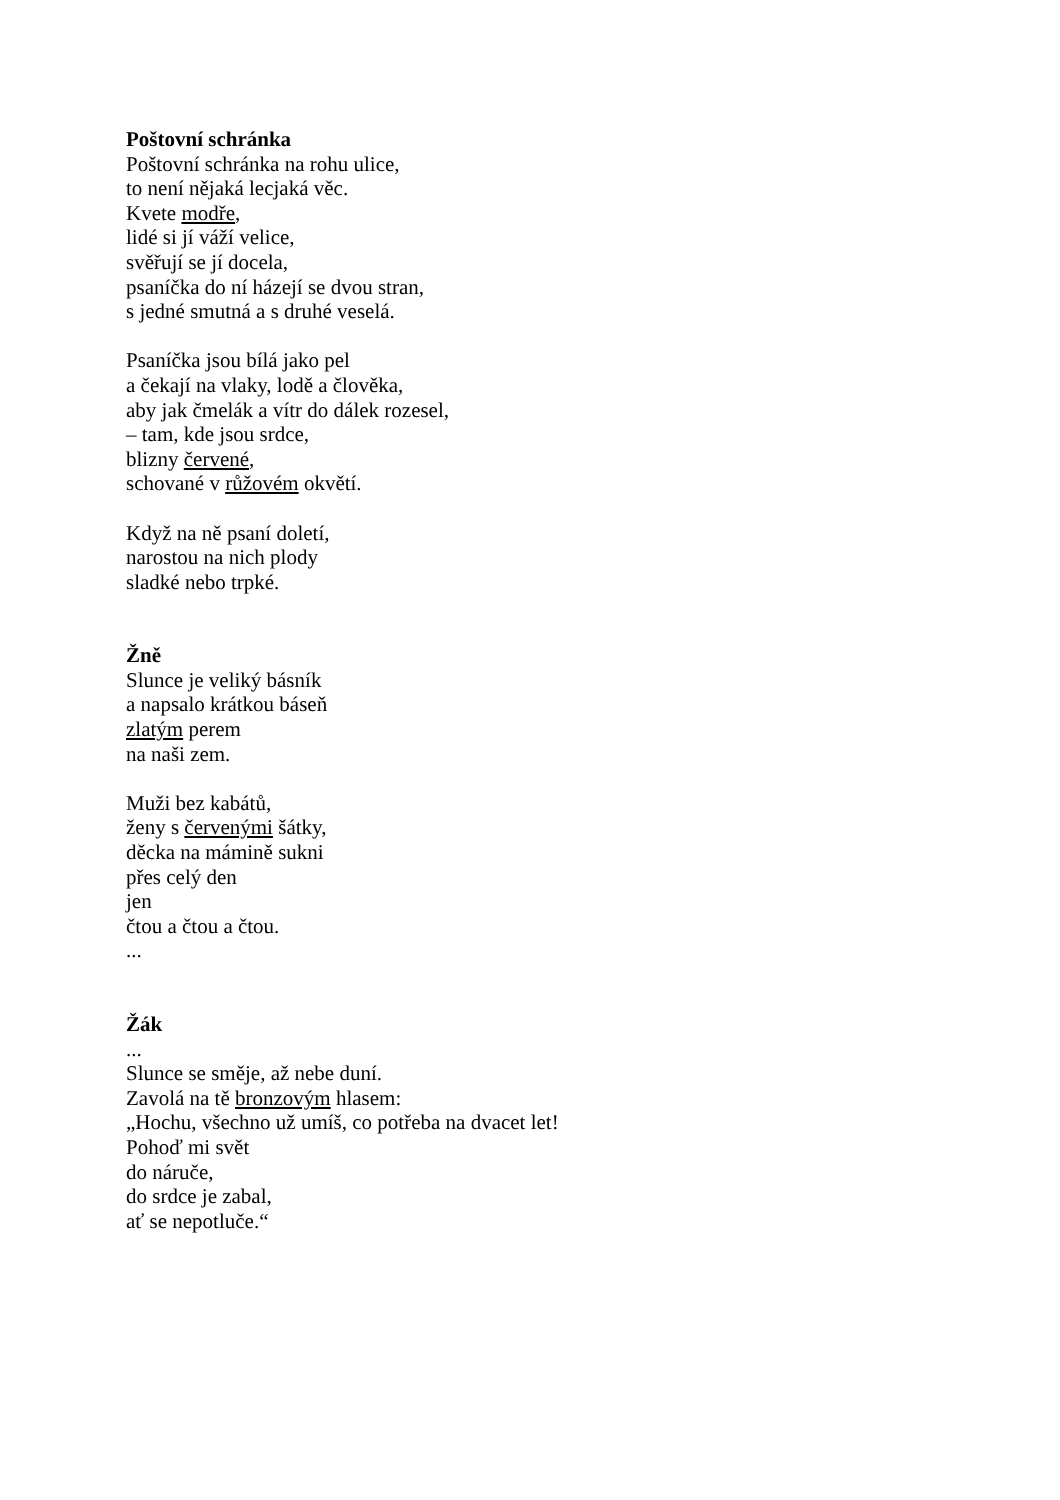Poštovní schránka
Poštovní schránka na rohu ulice,
to není nějaká lecjaká věc.
Kvete modře,
lidé si jí váží velice,
svěřují se jí docela,
psaníčka do ní házejí se dvou stran,
s jedné smutná a s druhé veselá.
Psaníčka jsou bílá jako pel
a čekají na vlaky, lodě a člověka,
aby jak čmelák a vítr do dálek rozesel,
– tam, kde jsou srdce,
blizny červené,
schované v růžovém okvětí.
Když na ně psaní doletí,
narostou na nich plody
sladké nebo trpké.
Žně
Slunce je veliký básník
a napsalo krátkou báseň
zlatým perem
na naši zem.
Muži bez kabátů,
ženy s červenými šátky,
děcka na mámině sukni
přes celý den
jen
čtou a čtou a čtou.
...
Žák
...
Slunce se směje, až nebe duní.
Zavolá na tě bronzovým hlasem:
„Hochu, všechno už umíš, co potřeba na dvacet let!
Pohoď mi svět
do náruče,
do srdce je zabal,
ať se nepotluče.“